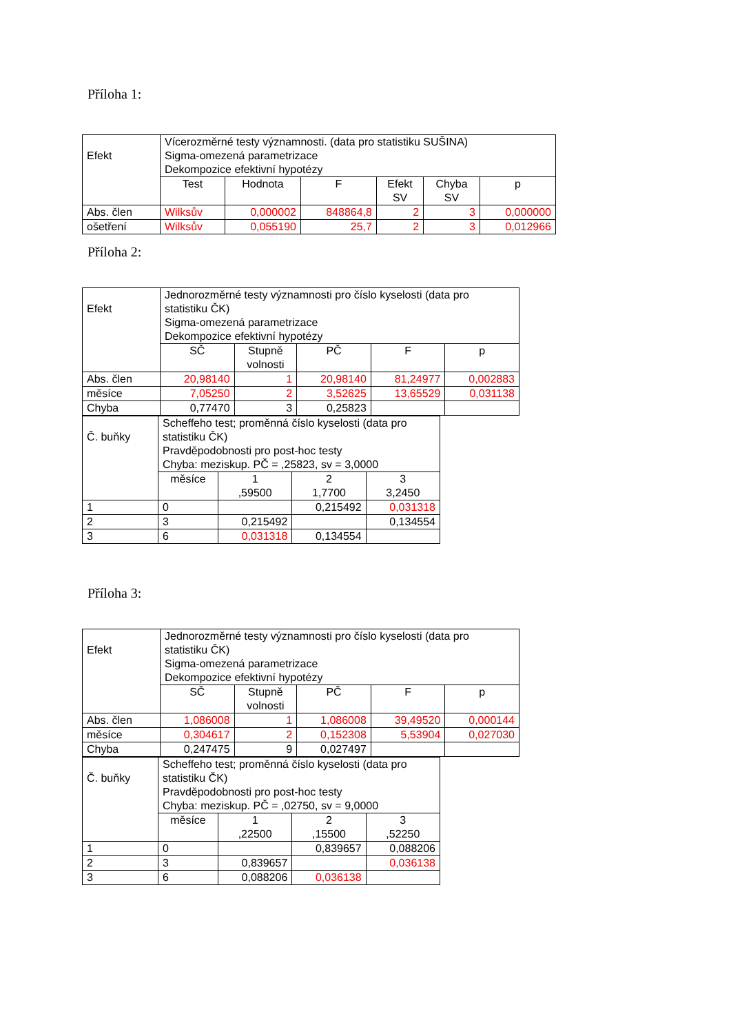Příloha 1:
| Efekt | Vícerozměrné testy významnosti. (data pro statistiku SUŠINA) Sigma-omezená parametrizace Dekompozice efektivní hypotézy | | | | | |
| | Test | Hodnota | F | Efekt SV | Chyba SV | p |
| Abs. člen | Wilksův | 0,000002 | 848864,8 | 2 | 3 | 0,000000 |
| ošetření | Wilksův | 0,055190 | 25,7 | 2 | 3 | 0,012966 |
Příloha 2:
| Efekt | Jednorozměrné testy významnosti pro číslo kyselosti (data pro statistiku ČK) Sigma-omezená parametrizace Dekompozice efektivní hypotézy | | | | |
| | SČ | Stupně volnosti | PČ | F | p |
| Abs. člen | 20,98140 | 1 | 20,98140 | 81,24977 | 0,002883 |
| měsíce | 7,05250 | 2 | 3,52625 | 13,65529 | 0,031138 |
| Chyba | 0,77470 | 3 | 0,25823 | | |
| Č. buňky | Scheffeho test; proměnná číslo kyselosti (data pro statistiku ČK) Pravděpodobnosti pro post-hoc testy Chyba: meziskup. PČ = ,25823, sv = 3,0000 | | | |
| | měsíce | 1 ,59500 | 2 1,7700 | 3 3,2450 |
| 1 | 0 | | 0,215492 | 0,031318 |
| 2 | 3 | 0,215492 | | 0,134554 |
| 3 | 6 | 0,031318 | 0,134554 | |
Příloha 3:
| Efekt | Jednorozměrné testy významnosti pro číslo kyselosti (data pro statistiku ČK) Sigma-omezená parametrizace Dekompozice efektivní hypotézy | | | | |
| | SČ | Stupně volnosti | PČ | F | p |
| Abs. člen | 1,086008 | 1 | 1,086008 | 39,49520 | 0,000144 |
| měsíce | 0,304617 | 2 | 0,152308 | 5,53904 | 0,027030 |
| Chyba | 0,247475 | 9 | 0,027497 | | |
| Č. buňky | Scheffeho test; proměnná číslo kyselosti (data pro statistiku ČK) Pravděpodobnosti pro post-hoc testy Chyba: meziskup. PČ = ,02750, sv = 9,0000 | | | |
| | měsíce | 1 ,22500 | 2 ,15500 | 3 ,52250 |
| 1 | 0 | | 0,839657 | 0,088206 |
| 2 | 3 | 0,839657 | | 0,036138 |
| 3 | 6 | 0,088206 | 0,036138 | |